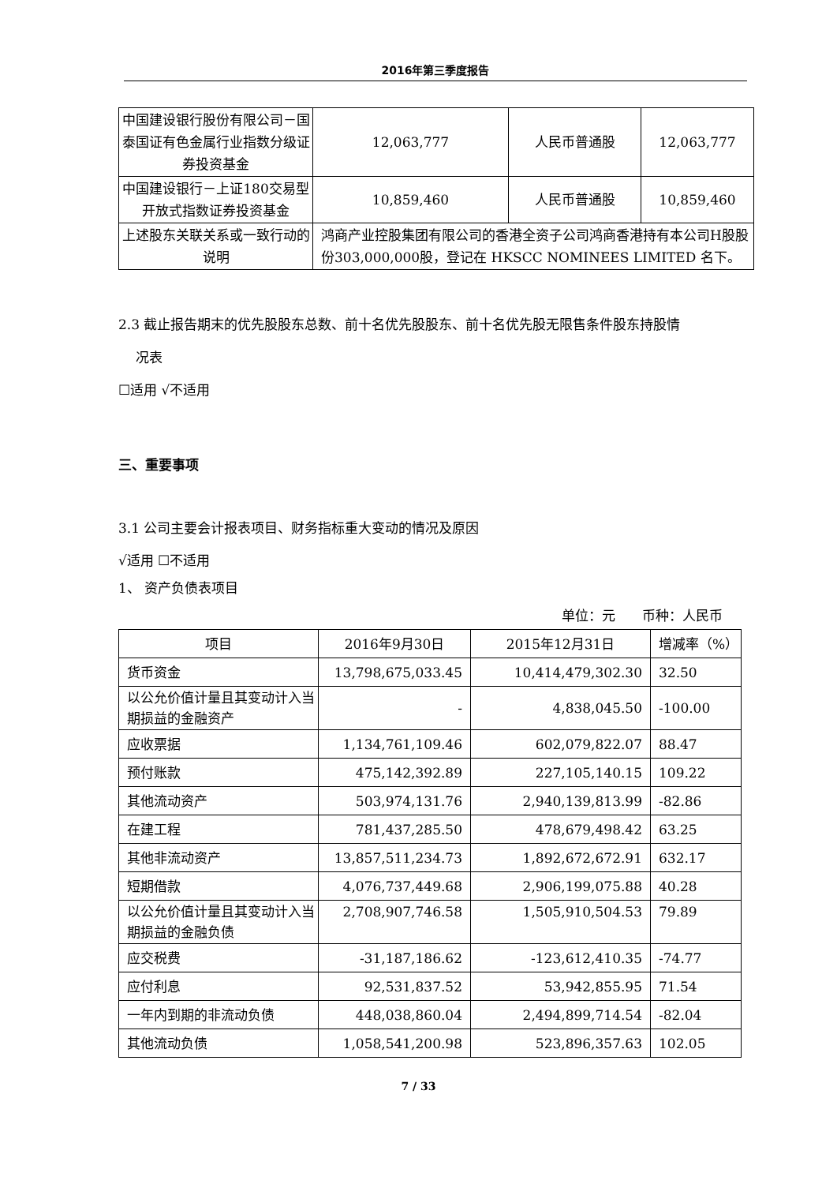2016年第三季度报告
| 中国建设银行股份有限公司－国泰国证有色金属行业指数分级证券投资基金 | 12,063,777 | 人民币普通股 | 12,063,777 |
| 中国建设银行－上证180交易型开放式指数证券投资基金 | 10,859,460 | 人民币普通股 | 10,859,460 |
| 上述股东关联关系或一致行动的说明 | 鸿商产业控股集团有限公司的香港全资子公司鸿商香港持有本公司H股股份303,000,000股，登记在 HKSCC NOMINEES LIMITED 名下。 | | |
2.3 截止报告期末的优先股股东总数、前十名优先股股东、前十名优先股无限售条件股东持股情
况表
☐适用 √不适用
三、重要事项
3.1 公司主要会计报表项目、财务指标重大变动的情况及原因
√适用 ☐不适用
1、 资产负债表项目
单位：元　　币种：人民币
| 项目 | 2016年9月30日 | 2015年12月31日 | 增减率（%） |
| --- | --- | --- | --- |
| 货币资金 | 13,798,675,033.45 | 10,414,479,302.30 | 32.50 |
| 以公允价值计量且其变动计入当期损益的金融资产 | - | 4,838,045.50 | -100.00 |
| 应收票据 | 1,134,761,109.46 | 602,079,822.07 | 88.47 |
| 预付账款 | 475,142,392.89 | 227,105,140.15 | 109.22 |
| 其他流动资产 | 503,974,131.76 | 2,940,139,813.99 | -82.86 |
| 在建工程 | 781,437,285.50 | 478,679,498.42 | 63.25 |
| 其他非流动资产 | 13,857,511,234.73 | 1,892,672,672.91 | 632.17 |
| 短期借款 | 4,076,737,449.68 | 2,906,199,075.88 | 40.28 |
| 以公允价值计量且其变动计入当期损益的金融负债 | 2,708,907,746.58 | 1,505,910,504.53 | 79.89 |
| 应交税费 | -31,187,186.62 | -123,612,410.35 | -74.77 |
| 应付利息 | 92,531,837.52 | 53,942,855.95 | 71.54 |
| 一年内到期的非流动负债 | 448,038,860.04 | 2,494,899,714.54 | -82.04 |
| 其他流动负债 | 1,058,541,200.98 | 523,896,357.63 | 102.05 |
7 / 33